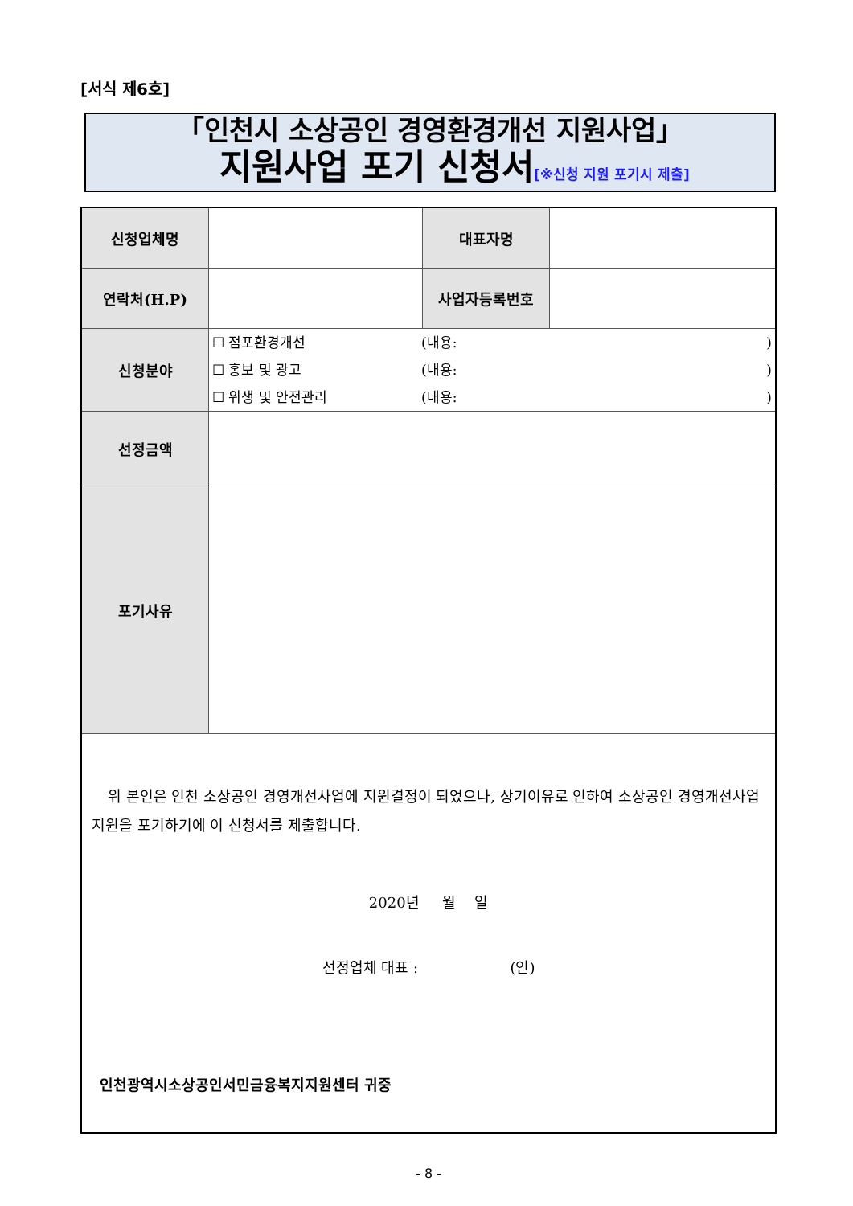[서식 제6호]
「인천시 소상공인 경영환경개선 지원사업」
지원사업 포기 신청서[※신청 지원 포기시 제출]
| 신청업체명 | | 대표자명 | |
| 연락처(H.P) | | 사업자등록번호 | |
| 신청분야 | ☐ 점포환경개선 (내용: ) ☐ 홍보 및 광고 (내용: ) ☐ 위생 및 안전관리 (내용: ) | | |
| 선정금액 | | | |
| 포기사유 | | | |
| 위 본인은 인천 소상공인 경영개선사업에 지원결정이 되었으나, 상기이유로 인하여 소상공인 경영개선사업 지원을 포기하기에 이 신청서를 제출합니다. 2020년 월 일 선정업체 대표 : (인) 인천광역시소상공인서민금융복지지원센터 귀중 | | | |
- 8 -